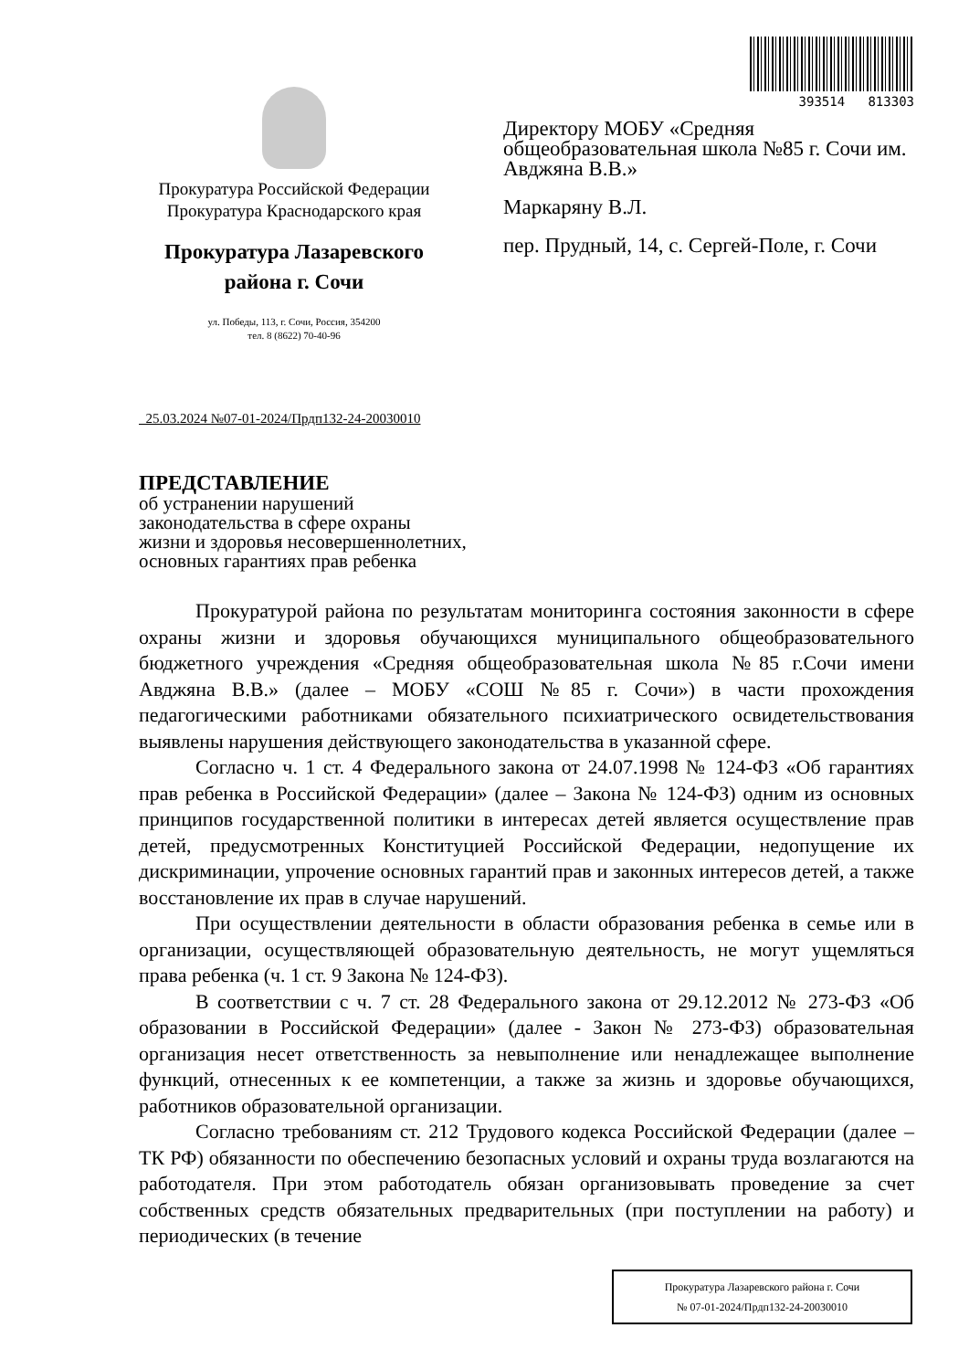Прокуратура Российской Федерации
Прокуратура Краснодарского края
Прокуратура Лазаревского
района г. Сочи
ул. Победы, 113, г. Сочи, Россия, 354200
тел. 8 (8622) 70-40-96
393514 813303
Директору МОБУ «Средняя общеобразовательная школа №85 г. Сочи им. Авджяна В.В.»
Маркаряну В.Л.
пер. Прудный, 14, с. Сергей-Поле, г. Сочи
25.03.2024 №07-01-2024/Прдп132-24-20030010
ПРЕДСТАВЛЕНИЕ
об устранении нарушений
законодательства в сфере охраны
жизни и здоровья несовершеннолетних,
основных гарантиях прав ребенка
Прокуратурой района по результатам мониторинга состояния законности в сфере охраны жизни и здоровья обучающихся муниципального общеобразовательного бюджетного учреждения «Средняя общеобразовательная школа №85 г.Сочи имени Авджяна В.В.» (далее – МОБУ «СОШ №85 г. Сочи») в части прохождения педагогическими работниками обязательного психиатрического освидетельствования выявлены нарушения действующего законодательства в указанной сфере.
Согласно ч. 1 ст. 4 Федерального закона от 24.07.1998 № 124-ФЗ «Об гарантиях прав ребенка в Российской Федерации» (далее – Закона № 124-ФЗ) одним из основных принципов государственной политики в интересах детей является осуществление прав детей, предусмотренных Конституцией Российской Федерации, недопущение их дискриминации, упрочение основных гарантий прав и законных интересов детей, а также восстановление их прав в случае нарушений.
При осуществлении деятельности в области образования ребенка в семье или в организации, осуществляющей образовательную деятельность, не могут ущемляться права ребенка (ч. 1 ст. 9 Закона № 124-ФЗ).
В соответствии с ч. 7 ст. 28 Федерального закона от 29.12.2012 № 273-ФЗ «Об образовании в Российской Федерации» (далее - Закон № 273-ФЗ) образовательная организация несет ответственность за невыполнение или ненадлежащее выполнение функций, отнесенных к ее компетенции, а также за жизнь и здоровье обучающихся, работников образовательной организации.
Согласно требованиям ст. 212 Трудового кодекса Российской Федерации (далее – ТК РФ) обязанности по обеспечению безопасных условий и охраны труда возлагаются на работодателя. При этом работодатель обязан организовывать проведение за счет собственных средств обязательных предварительных (при поступлении на работу) и периодических (в течение
Прокуратура Лазаревского района г. Сочи
№ 07-01-2024/Прдп132-24-20030010